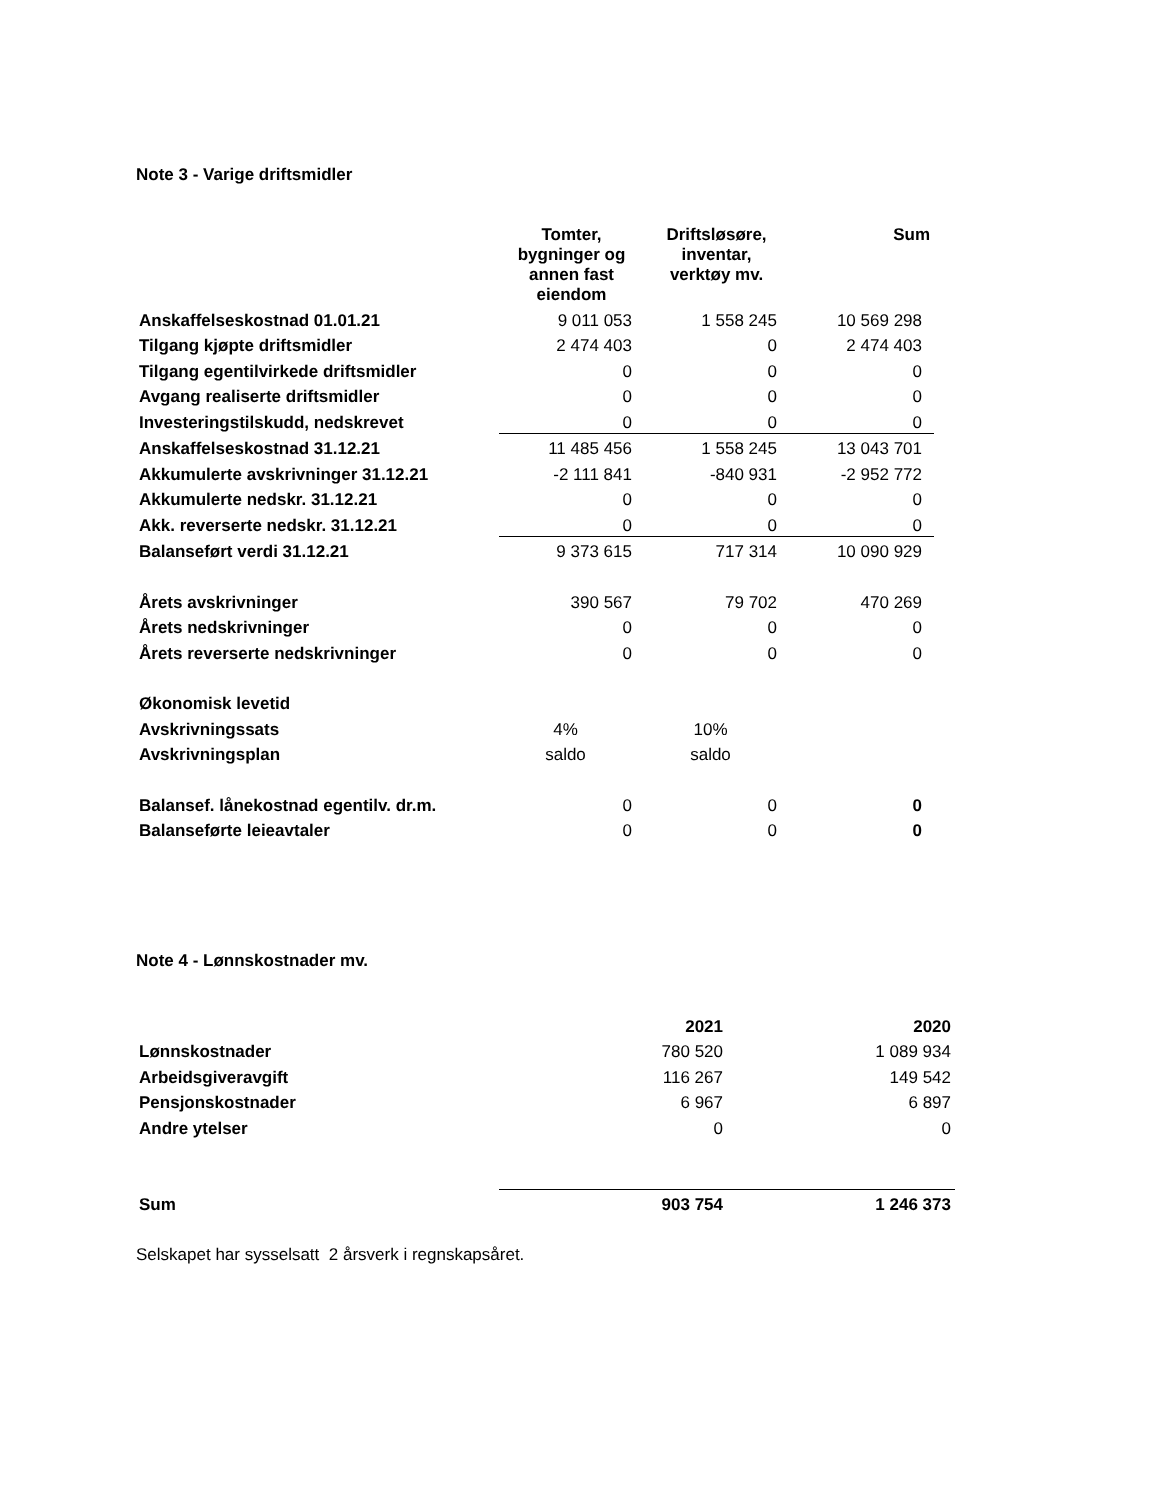Note 3 - Varige driftsmidler
| | Tomter, bygninger og annen fast eiendom | Driftsløsøre, inventar, verktøy mv. | Sum |
| Anskaffelseskostnad 01.01.21 | 9 011 053 | 1 558 245 | 10 569 298 |
| Tilgang kjøpte driftsmidler | 2 474 403 | 0 | 2 474 403 |
| Tilgang egentilvirkede driftsmidler | 0 | 0 | 0 |
| Avgang realiserte driftsmidler | 0 | 0 | 0 |
| Investeringstilskudd, nedskrevet | 0 | 0 | 0 |
| Anskaffelseskostnad 31.12.21 | 11 485 456 | 1 558 245 | 13 043 701 |
| Akkumulerte avskrivninger 31.12.21 | -2 111 841 | -840 931 | -2 952 772 |
| Akkumulerte nedskr. 31.12.21 | 0 | 0 | 0 |
| Akk. reverserte nedskr. 31.12.21 | 0 | 0 | 0 |
| Balanseført verdi 31.12.21 | 9 373 615 | 717 314 | 10 090 929 |
| Årets avskrivninger | 390 567 | 79 702 | 470 269 |
| Årets nedskrivninger | 0 | 0 | 0 |
| Årets reverserte nedskrivninger | 0 | 0 | 0 |
| Økonomisk levetid | | | |
| Avskrivningssats | 4% | 10% | |
| Avskrivningsplan | saldo | saldo | |
| Balansef. lånekostnad egentilv. dr.m. | 0 | 0 | 0 |
| Balanseførte leieavtaler | 0 | 0 | 0 |
Note 4 - Lønnskostnader mv.
| | 2021 | 2020 |
| Lønnskostnader | 780 520 | 1 089 934 |
| Arbeidsgiveravgift | 116 267 | 149 542 |
| Pensjonskostnader | 6 967 | 6 897 |
| Andre ytelser | 0 | 0 |
| Sum | 903 754 | 1 246 373 |
Selskapet har sysselsatt 2 årsverk i regnskapsåret.